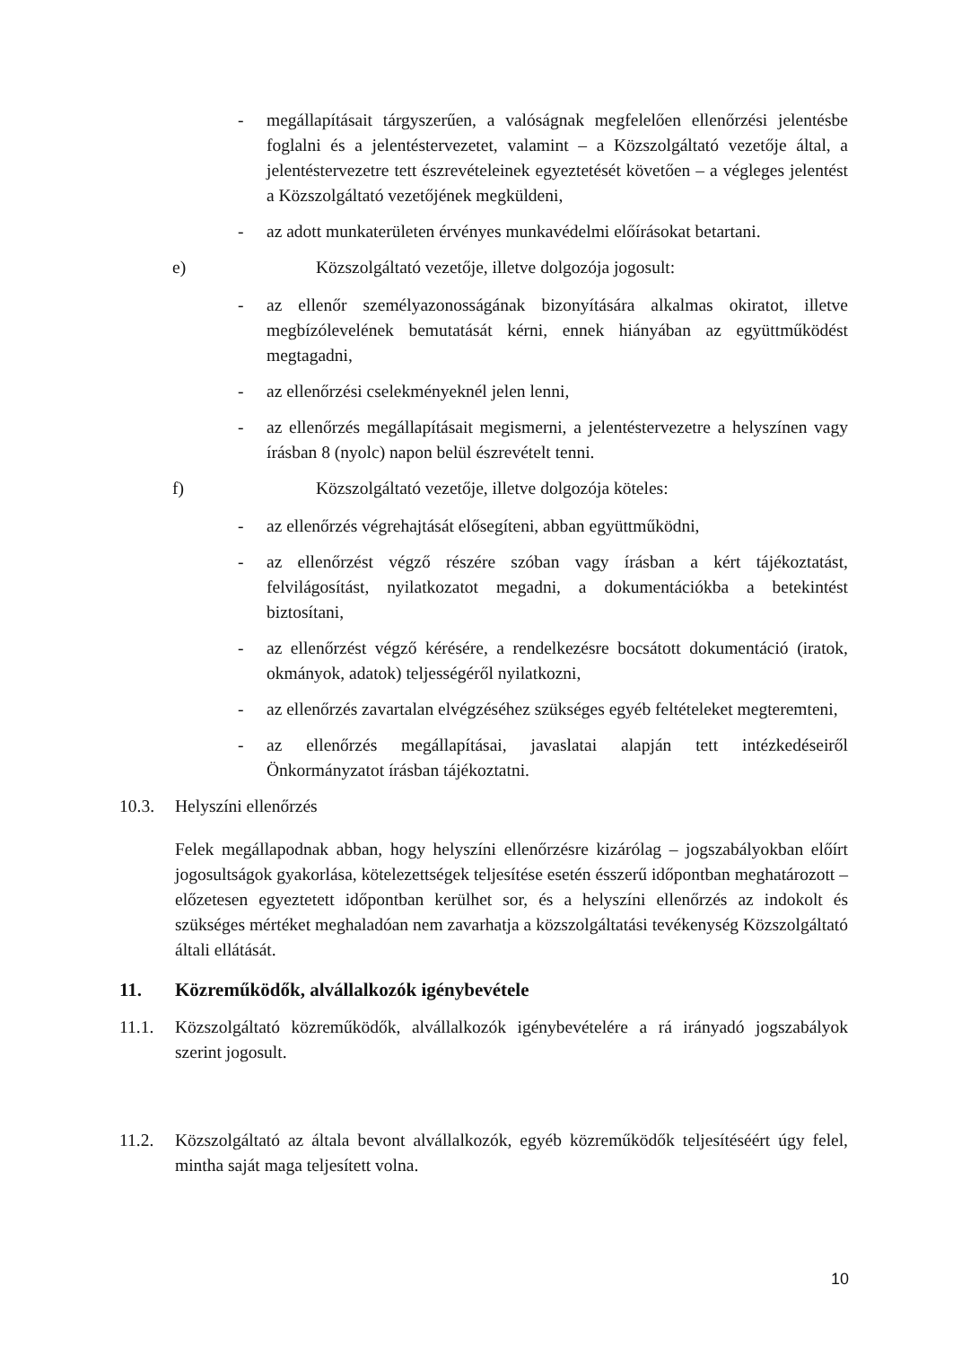- megállapításait tárgyszerűen, a valóságnak megfelelően ellenőrzési jelentésbe foglalni és a jelentéstervezetet, valamint – a Közszolgáltató vezetője által, a jelentéstervezetre tett észrevételeinek egyeztetését követően – a végleges jelentést a Közszolgáltató vezetőjének megküldeni,
- az adott munkaterületen érvényes munkavédelmi előírásokat betartani.
e) Közszolgáltató vezetője, illetve dolgozója jogosult:
- az ellenőr személyazonosságának bizonyítására alkalmas okiratot, illetve megbízólevelének bemutatását kérni, ennek hiányában az együttműködést megtagadni,
- az ellenőrzési cselekményeknél jelen lenni,
- az ellenőrzés megállapításait megismerni, a jelentéstervezetre a helyszínen vagy írásban 8 (nyolc) napon belül észrevételt tenni.
f) Közszolgáltató vezetője, illetve dolgozója köteles:
- az ellenőrzés végrehajtását elősegíteni, abban együttműködni,
- az ellenőrzést végző részére szóban vagy írásban a kért tájékoztatást, felvilágosítást, nyilatkozatot megadni, a dokumentációkba a betekintést biztosítani,
- az ellenőrzést végző kérésére, a rendelkezésre bocsátott dokumentáció (iratok, okmányok, adatok) teljességéről nyilatkozni,
- az ellenőrzés zavartalan elvégzéséhez szükséges egyéb feltételeket megteremteni,
- az ellenőrzés megállapításai, javaslatai alapján tett intézkedéseiről Önkormányzatot írásban tájékoztatni.
10.3. Helyszíni ellenőrzés
Felek megállapodnak abban, hogy helyszíni ellenőrzésre kizárólag – jogszabályokban előírt jogosultságok gyakorlása, kötelezettségek teljesítése esetén ésszerű időpontban meghatározott – előzetesen egyeztetett időpontban kerülhet sor, és a helyszíni ellenőrzés az indokolt és szükséges mértéket meghaladóan nem zavarhatja a közszolgáltatási tevékenység Közszolgáltató általi ellátását.
11. Közreműködők, alvállalkozók igénybevétele
11.1. Közszolgáltató közreműködők, alvállalkozók igénybevételére a rá irányadó jogszabályok szerint jogosult.
11.2. Közszolgáltató az általa bevont alvállalkozók, egyéb közreműködők teljesítéséért úgy felel, mintha saját maga teljesített volna.
10